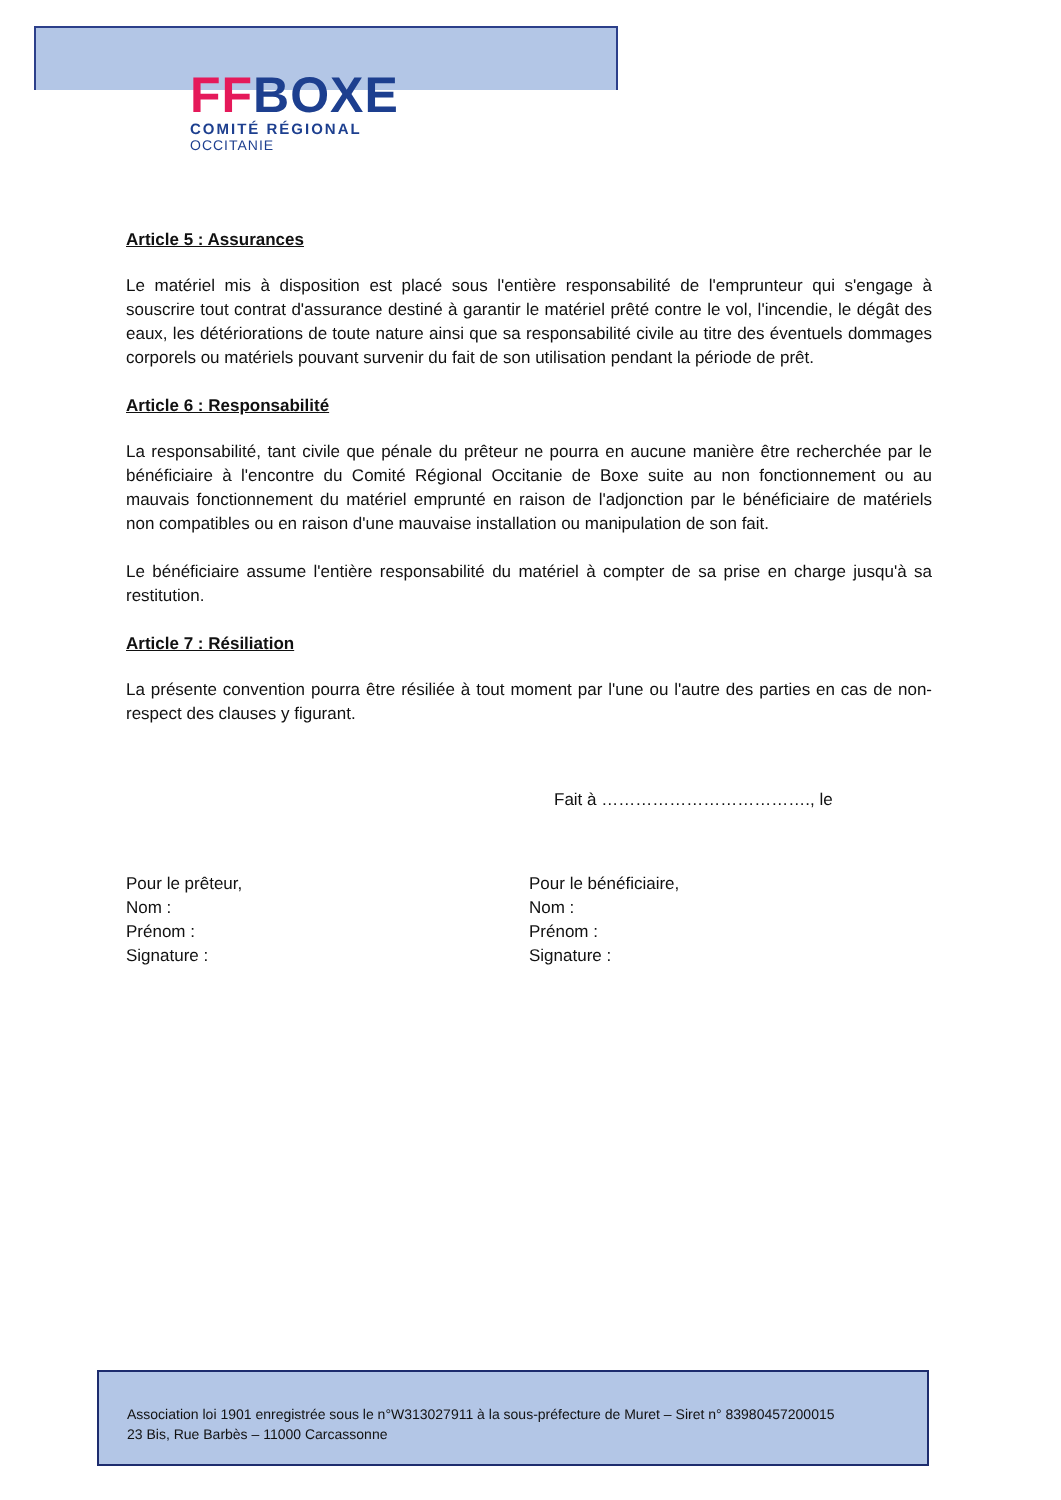FF BOXE
COMITÉ RÉGIONAL
OCCITANIE
Article 5 : Assurances
Le matériel mis à disposition est placé sous l'entière responsabilité de l'emprunteur qui s'engage à souscrire tout contrat d'assurance destiné à garantir le matériel prêté contre le vol, l'incendie, le dégât des eaux, les détériorations de toute nature ainsi que sa responsabilité civile au titre des éventuels dommages corporels ou matériels pouvant survenir du fait de son utilisation pendant la période de prêt.
Article 6 : Responsabilité
La responsabilité, tant civile que pénale du prêteur ne pourra en aucune manière être recherchée par le bénéficiaire à l'encontre du Comité Régional Occitanie de Boxe suite au non fonctionnement ou au mauvais fonctionnement du matériel emprunté en raison de l'adjonction par le bénéficiaire de matériels non compatibles ou en raison d'une mauvaise installation ou manipulation de son fait.
Le bénéficiaire assume l'entière responsabilité du matériel à compter de sa prise en charge jusqu'à sa restitution.
Article 7 : Résiliation
La présente convention pourra être résiliée à tout moment par l'une ou l'autre des parties en cas de non-respect des clauses y figurant.
Fait à ………………………………., le
Pour le prêteur,
Nom :
Prénom :
Signature :
Pour le bénéficiaire,
Nom :
Prénom :
Signature :
Association loi 1901 enregistrée sous le n°W313027911 à la sous-préfecture de Muret – Siret n° 83980457200015
23 Bis, Rue Barbès – 11000 Carcassonne